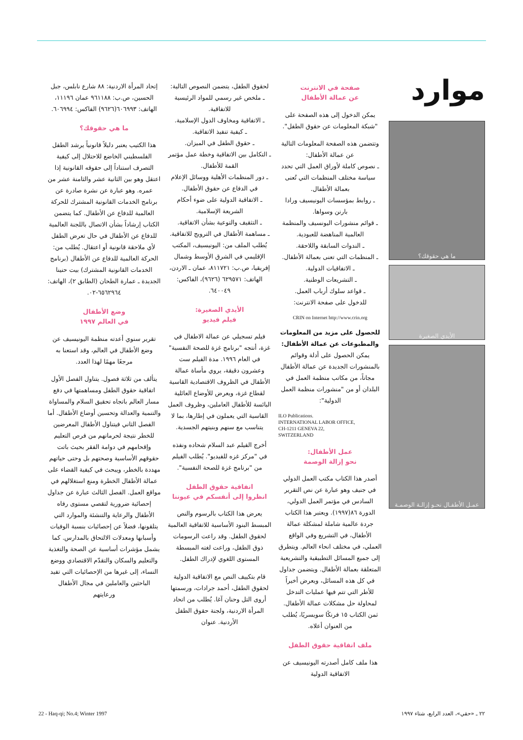موارد
ما هي حقوقك؟
الأيدي الصغيرة
عمـل الأطفـال نحـو إزالـة الوصمـة
صفحة في الانترنت
عن عمالة الأطفال
يمكن الدخول إلى هذه الصفحة على "شبكة المعلومات عن حقوق الطفل".
وتتضمن هذه الصفحة المعلومات التالية عن عمالة الأطفال:
ـ نصوص كاملة لأوراق العمل التي تحدد سياسة مختلف المنظمات التي تُعنى بعمالة الأطفال.
ـ روابط بمؤسسات اليونيسيف ورادا بارنن وسواها.
ـ قوائم منشورات اليونسيف والمنظمة العالمية المناهضة للعبودية.
ـ الندوات السابقة واللاحقة.
ـ المنظمات التي تعنى بعمالة الأطفال.
ـ الاتفاقيات الدولية.
ـ التشريعات الوطنية.
ـ قواعد سلوك أرباب العمل.
للدخول على صفحة الانترنت:
CRIN on Internet http://www.crin.org
للحصول على مزيد من المعلومات والمطبوعات عن عمالة الأطفال:
يمكن الحصول على أدلة وقوائم بالمنشورات الجديدة عن عمالة الأطفال مجاناً، من مكاتب منظمة العمل في البلدان أو من "منشورات منظمة العمل الدولية":
ILO Publications.
INTERNATIONAL LABOR OFFICE,
CH-1211 GENEVA 22,
SWITZERLAND
عمل الأطفال:
نحو إزالة الوصمة
أصدر هذا الكتاب مكتب العمل الدولي في جنيف وهو عبارة عن نص التقرير السادس في مؤتمر العمل الدولي، الدورة ٨٦(١٩٩٧). ويعتبر هذا الكتاب جردة عالمية شاملة لمشكلة عمالة الأطفال، في التشريع وفي الواقع العملي، في مختلف انحاء العالم. ويتطرق إلى جميع المسائل التطبيقية والتشريعية المتعلقة بعمالة الأطفال. ويتضمن جداول في كل هذه المسائل، ويعرض أخيراً للأطر التي تتم فيها عمليات التدخل لمحاولة حل مشكلات عمالة الأطفال. ثمن الكتاب ١٥ فرنكًا سويسريًا، يُطلب من العنوان أعلاه.
ملف اتفاقية حقوق الطفل
هذا ملف كامل أصدرته اليونيسيف عن الاتفاقية الدولية
لحقوق الطفل، يتضمن النصوص التالية:
ـ ملخص غير رسمي للمواد الرئيسية للاتفاقية.
ـ الاتفاقية ومخاوف الدول الإسلامية.
ـ كيفية تنفيذ الاتفاقية.
ـ حقوق الطفل في الميزان.
ـ التكامل بين الاتفاقية وخطة عمل مؤتمر القمة للأطفال.
ـ دور المنظمات الأهلية ووسائل الإعلام في الدفاع عن حقوق الأطفال.
ـ الاتفاقية الدولية على ضوء أحكام الشريعة الإسلامية.
ـ التثقيف والتوعية بشأن الاتفاقية.
ـ مساهمة الأطفال في الترويج للاتفاقية.
يُطلب الملف من: اليونيسيف، المكتب الإقليمي في الشرق الأوسط وشمال إفريقيا، ص.ب: ٨١١٧٢١، عمان ـ الاردن، الهاتف: ٦٢٩٥٧١ (٩٦٢٦)، الفاكس: ٦٤٠٠٤٩.
الأيدي الصغيرة:
فيلم فيديو
فيلم تسجيلي عن عمالة الاطفال في غزة، أنتجه "برنامج غزة للصحة النفسية" في العام ١٩٩٦. مدة الفيلم ست وعشرون دقيقة، يروي مأساة عمالة الأطفال في الظروف الاقتصادية القاسية لقطاع غزة، ويعرض للأوضاع العائلية البائسة للأطفال العاملين، وظروف العمل القاسية التي يعملون في إطارها، بما لا يتناسب مع سنهم وبنيتهم الجسدية.
أخرج الفيلم عبد السلام شحاده ونفذه في "مركز غزه للفيديو". يُطلب الفيلم من "برنامج غزة للصحة النفسية".
اتفاقية حقوق الطفل
انظروا إلى أنفسكم في عيوننا
يعرض هذا الكتاب بالرسوم والنص المبسط البنود الأساسية للاتفاقية العالمية لحقوق الطفل. وقد راعت الرسومات ذوق الطفل، وراعت لغته المبسطة المستوى اللغوي لإدراك الطفل.
قام بتكييف النص مع الاتفاقية الدولية لحقوق الطفل، أحمد جرادات، ورسمتها أروى التل وحنان آغا. يُطلب من اتحاد المرأة الاردنية، ولجنة حقوق الطفل الأردنية. عنوان
إتحاد المرأة الاردنية: ٨٨ شارع نابلس، جبل الحسين، ص.ب: ٩٦١١٨٨ عمان ١١١٩٦، الهاتف: ٦٠٦٩٩٣(٩٦٢٦) الفاكس: ٦٠٦٩٩٤.
ما هي حقوقك؟
هذا الكتيب يعتبر دليلاً قانونياً يرشد الطفل الفلسطيني الخاضع للاحتلال إلى كيفية التصرف استناداً إلى حقوقه القانونية إذا اعتقل وهو بين الثانية عشر والثامنة عشر من عمره. وهو عبارة عن نشرة صادرة عن برنامج الخدمات القانونية المشترك للحركة العالمية للدفاع عن الأطفال. كما يتضمن الكتاب إرشاداً بشأن الاتصال باللجنة العالمية للدفاع عن الأطفال في حال تعرض الطفل لأي ملاحقة قانونية أو اعتقال. يُطلب من: الحركة العالمية للدفاع عن الأطفال (برنامج الخدمات القانونية المشترك) بيت حنينا الجديدة ـ عمارة الطحان (الطابق ٢)، الهاتف: ٦٥٦٢٩٦٤-٠٢.
وضع الأطفال
في العالم ١٩٩٧
تقرير سنوي أعدته منظمة اليونيسيف عن وضع الأطفال في العالم، وقد استعنا به مرجعًا مهمًا لهذا العدد.
يتألف من ثلاثة فصول. يتناول الفصل الأول اتفاقية حقوق الطفل ومساهمتها في دفع مسار العالم باتجاه تحقيق السلام والمساواة والتنمية والعدالة وتحسين أوضاع الأطفال. أما الفصل الثاني فيتناول الأطفال المعرضين للخطر نتيجة لحرمانهم من فرص التعليم وإقحامهم في دوامة الفقر بحيث باتت حقوقهم الأساسية وصحتهم بل وحتى حياتهم مهددة بالخطر، ويبحث في كيفية القضاء على عمالة الأطفال الخطرة ومنع استغلالهم في مواقع العمل. الفصل الثالث عبارة عن جداول إحصائية ضرورية لتقصي مستوى رفاه الأطفال والرعاية والتنشئة والموارد التي يتلقونها، فضلاً عن إحصائيات بنسبة الوفيات وأسبابها ومعدلات الالتحاق بالمدارس. كما يشمل مؤشرات أساسية عن الصحة والتغذية والتعليم والسكان والتقدّم الاقتصادي ووضع النساء، إلى غيرها من الإحصائيات التي تفيد الباحثين والعاملين في مجال الأطفال ورعايتهم
٢٢ ـ «حقي»، العدد الرابع، شتاء ١٩٩٧ 22 - Haq-qi; No.4; Winter 1997